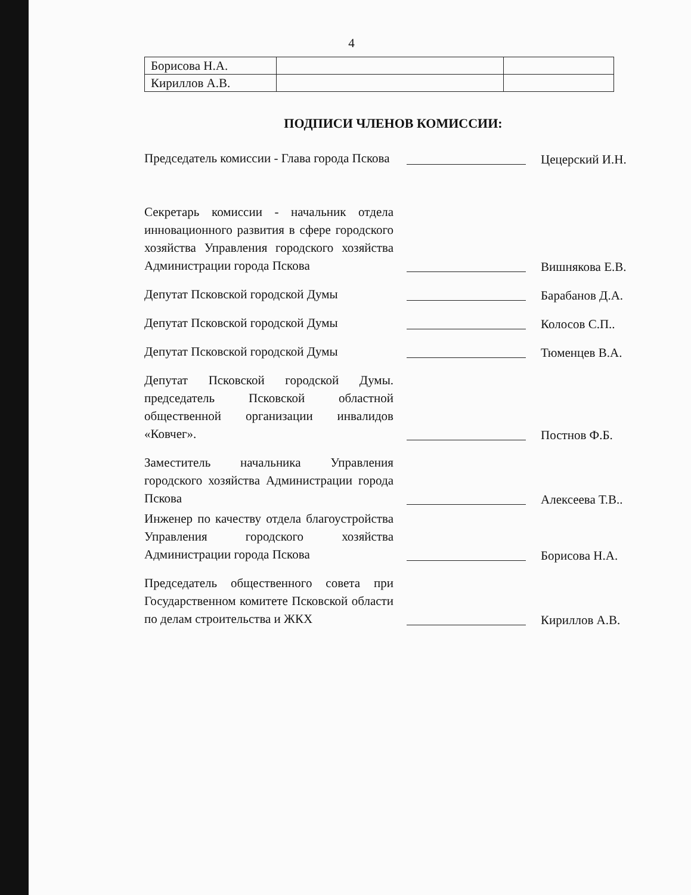4
| Борисова Н.А. | | |
| Кириллов А.В. | | |
ПОДПИСИ ЧЛЕНОВ КОМИССИИ:
Председатель комиссии - Глава города Пскова
Цецерский И.Н.
Секретарь комиссии - начальник отдела инновационного развития в сфере городского хозяйства Управления городского хозяйства Администрации города Пскова
Вишнякова Е.В.
Депутат Псковской городской Думы
Барабанов Д.А.
Депутат Псковской городской Думы
Колосов С.П..
Депутат Псковской городской Думы
Тюменцев В.А.
Депутат Псковской городской Думы. председатель Псковской областной общественной организации инвалидов «Ковчег».
Постнов Ф.Б.
Заместитель начальника Управления городского хозяйства Администрации города Пскова
Алексеева Т.В..
Инженер по качеству отдела благоустройства Управления городского хозяйства Администрации города Пскова
Борисова Н.А.
Председатель общественного совета при Государственном комитете Псковской области по делам строительства и ЖКХ
Кириллов А.В.